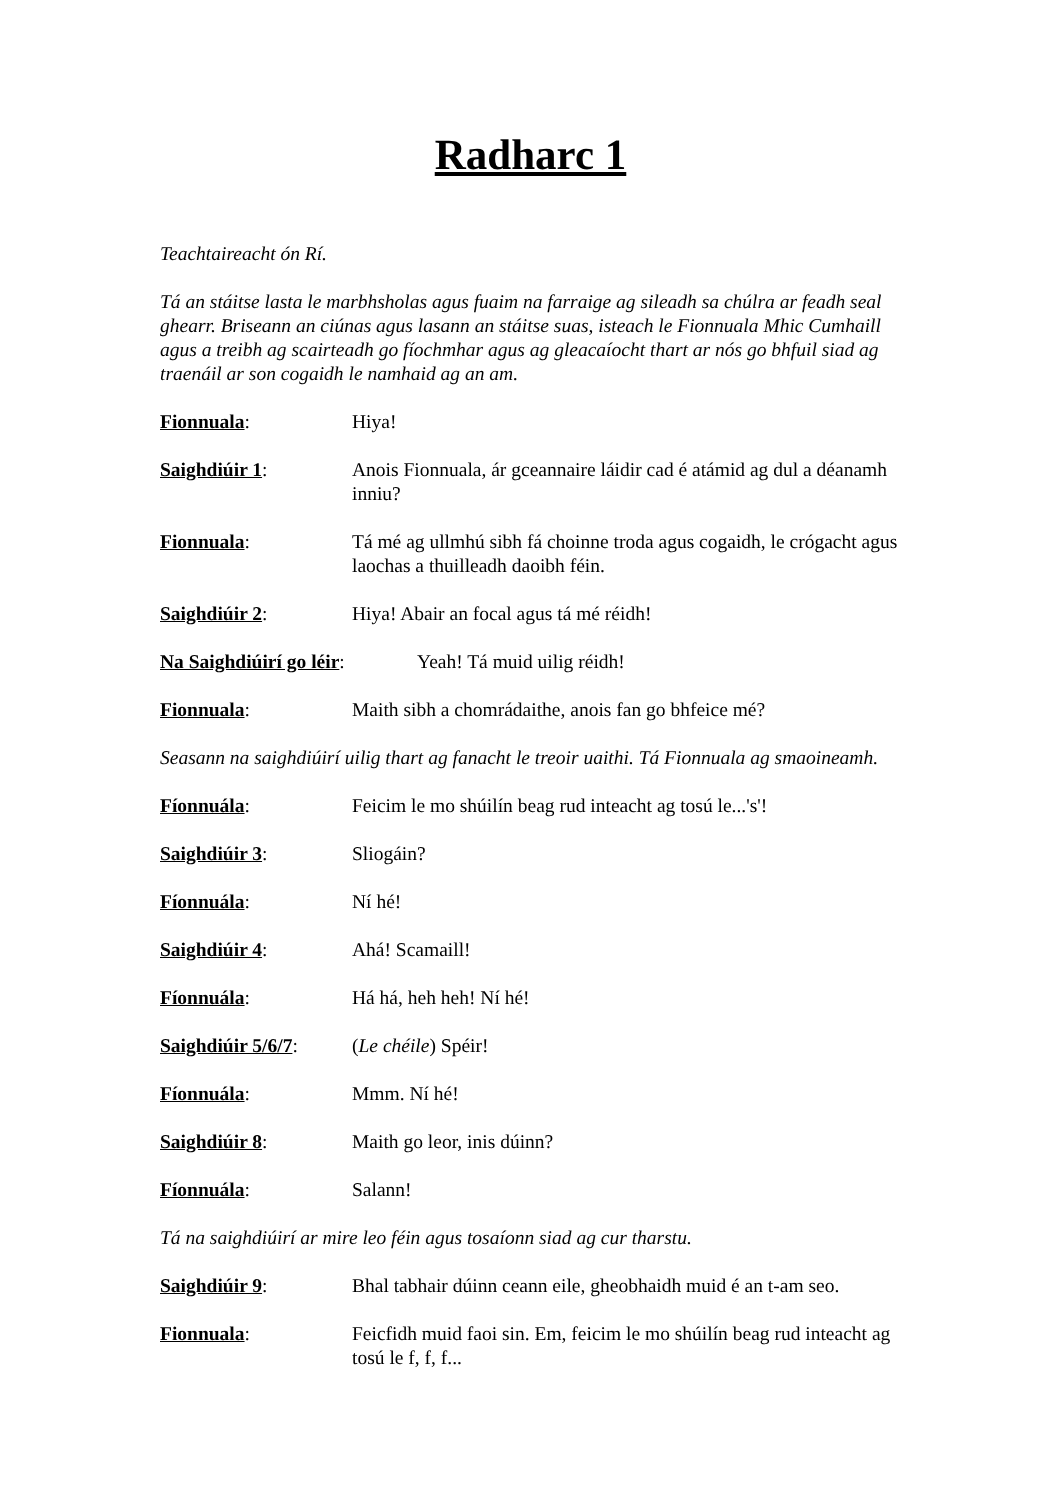Radharc 1
Teachtaireacht ón Rí.
Tá an stáitse lasta le marbhsholas agus fuaim na farraige ag sileadh sa chúlra ar feadh seal ghearr. Briseann an ciúnas agus lasann an stáitse suas, isteach le Fionnuala Mhic Cumhaill agus a treibh ag scairteadh go fíochmhar agus ag gleacaíocht thart ar nós go bhfuil siad ag traenáil ar son cogaidh le namhaid ag an am.
Fionnuala: Hiya!
Saighdiúir 1: Anois Fionnuala, ár gceannaire láidir cad é atámid ag dul a déanamh inniu?
Fionnuala: Tá mé ag ullmhú sibh fá choinne troda agus cogaidh, le crógacht agus laochas a thuilleadh daoibh féin.
Saighdiúir 2: Hiya! Abair an focal agus tá mé réidh!
Na Saighdiúirí go léir:
Yeah! Tá muid uilig réidh!
Fionnuala: Maith sibh a chomrádaithe, anois fan go bhfeice mé?
Seasann na saighdiúirí uilig thart ag fanacht le treoir uaithi. Tá Fionnuala ag smaoineamh.
Fíonnuála: Feicim le mo shúilín beag rud inteacht ag tosú le...'s'!
Saighdiúir 3: Sliogáin?
Fíonnuála: Ní hé!
Saighdiúir 4: Ahá! Scamaill!
Fíonnuála: Há há, heh heh! Ní hé!
Saighdiúir 5/6/7:
(Le chéile) Spéir!
Fíonnuála: Mmm. Ní hé!
Saighdiúir 8: Maith go leor, inis dúinn?
Fíonnuála: Salann!
Tá na saighdiúirí ar mire leo féin agus tosaíonn siad ag cur tharstu.
Saighdiúir 9: Bhal tabhair dúinn ceann eile, gheobhaidh muid é an t-am seo.
Fionnuala: Feicfidh muid faoi sin. Em, feicim le mo shúilín beag rud inteacht ag tosú le f, f, f...